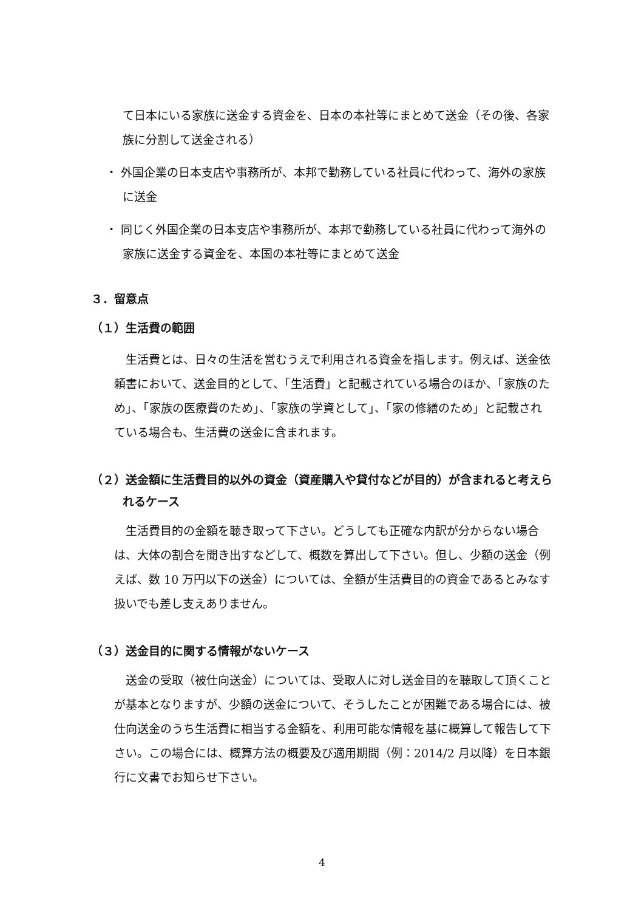て日本にいる家族に送金する資金を、日本の本社等にまとめて送金（その後、各家族に分割して送金される）
・ 外国企業の日本支店や事務所が、本邦で勤務している社員に代わって、海外の家族に送金
・ 同じく外国企業の日本支店や事務所が、本邦で勤務している社員に代わって海外の家族に送金する資金を、本国の本社等にまとめて送金
３．留意点
（１）生活費の範囲
生活費とは、日々の生活を営むうえで利用される資金を指します。例えば、送金依頼書において、送金目的として、「生活費」と記載されている場合のほか、「家族のため」、「家族の医療費のため」、「家族の学資として」、「家の修繕のため」と記載されている場合も、生活費の送金に含まれます。
（２）送金額に生活費目的以外の資金（資産購入や貸付などが目的）が含まれると考えられるケース
生活費目的の金額を聴き取って下さい。どうしても正確な内訳が分からない場合は、大体の割合を聞き出すなどして、概数を算出して下さい。但し、少額の送金（例えば、数 10 万円以下の送金）については、全額が生活費目的の資金であるとみなす扱いでも差し支えありません。
（３）送金目的に関する情報がないケース
送金の受取（被仕向送金）については、受取人に対し送金目的を聴取して頂くことが基本となりますが、少額の送金について、そうしたことが困難である場合には、被仕向送金のうち生活費に相当する金額を、利用可能な情報を基に概算して報告して下さい。この場合には、概算方法の概要及び適用期間（例：2014/2 月以降）を日本銀行に文書でお知らせ下さい。
4